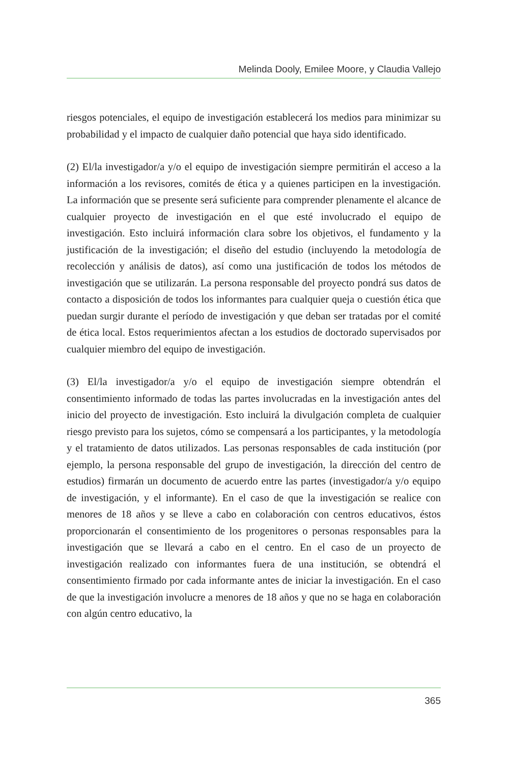Melinda Dooly, Emilee Moore, y Claudia Vallejo
riesgos potenciales, el equipo de investigación establecerá los medios para minimizar su probabilidad y el impacto de cualquier daño potencial que haya sido identificado.
(2) El/la investigador/a y/o el equipo de investigación siempre permitirán el acceso a la información a los revisores, comités de ética y a quienes participen en la investigación. La información que se presente será suficiente para comprender plenamente el alcance de cualquier proyecto de investigación en el que esté involucrado el equipo de investigación. Esto incluirá información clara sobre los objetivos, el fundamento y la justificación de la investigación; el diseño del estudio (incluyendo la metodología de recolección y análisis de datos), así como una justificación de todos los métodos de investigación que se utilizarán. La persona responsable del proyecto pondrá sus datos de contacto a disposición de todos los informantes para cualquier queja o cuestión ética que puedan surgir durante el período de investigación y que deban ser tratadas por el comité de ética local. Estos requerimientos afectan a los estudios de doctorado supervisados por cualquier miembro del equipo de investigación.
(3) El/la investigador/a y/o el equipo de investigación siempre obtendrán el consentimiento informado de todas las partes involucradas en la investigación antes del inicio del proyecto de investigación. Esto incluirá la divulgación completa de cualquier riesgo previsto para los sujetos, cómo se compensará a los participantes, y la metodología y el tratamiento de datos utilizados. Las personas responsables de cada institución (por ejemplo, la persona responsable del grupo de investigación, la dirección del centro de estudios) firmarán un documento de acuerdo entre las partes (investigador/a y/o equipo de investigación, y el informante). En el caso de que la investigación se realice con menores de 18 años y se lleve a cabo en colaboración con centros educativos, éstos proporcionarán el consentimiento de los progenitores o personas responsables para la investigación que se llevará a cabo en el centro. En el caso de un proyecto de investigación realizado con informantes fuera de una institución, se obtendrá el consentimiento firmado por cada informante antes de iniciar la investigación. En el caso de que la investigación involucre a menores de 18 años y que no se haga en colaboración con algún centro educativo, la
365